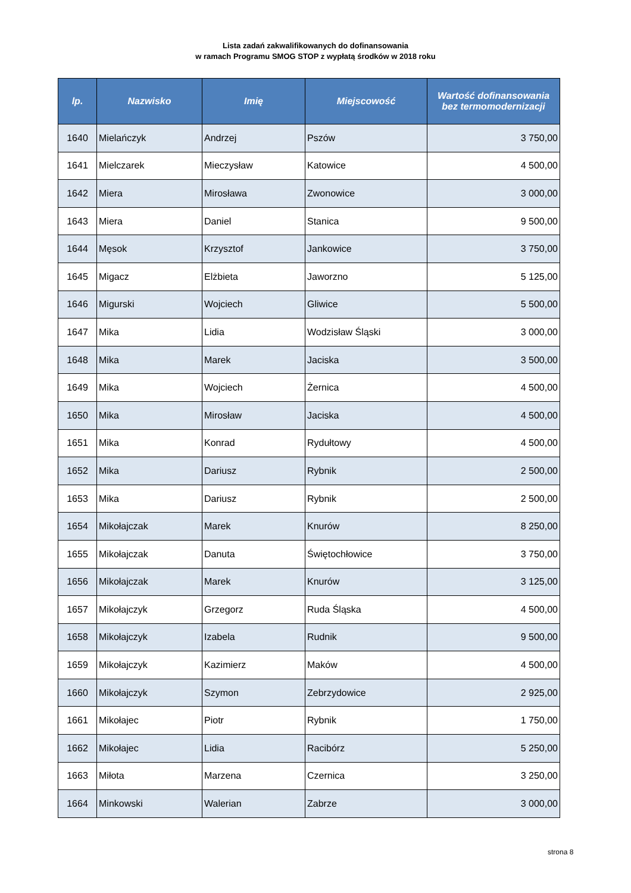Lista zadań zakwalifikowanych do dofinansowania
w ramach Programu SMOG STOP z wypłatą środków w 2018 roku
| lp. | Nazwisko | Imię | Miejscowość | Wartość dofinansowania bez termomodernizacji |
| --- | --- | --- | --- | --- |
| 1640 | Mielańczyk | Andrzej | Pszów | 3 750,00 |
| 1641 | Mielczarek | Mieczysław | Katowice | 4 500,00 |
| 1642 | Miera | Mirosława | Zwonowice | 3 000,00 |
| 1643 | Miera | Daniel | Stanica | 9 500,00 |
| 1644 | Męsok | Krzysztof | Jankowice | 3 750,00 |
| 1645 | Migacz | Elżbieta | Jaworzno | 5 125,00 |
| 1646 | Migurski | Wojciech | Gliwice | 5 500,00 |
| 1647 | Mika | Lidia | Wodzisław Śląski | 3 000,00 |
| 1648 | Mika | Marek | Jaciska | 3 500,00 |
| 1649 | Mika | Wojciech | Żernica | 4 500,00 |
| 1650 | Mika | Mirosław | Jaciska | 4 500,00 |
| 1651 | Mika | Konrad | Rydułtowy | 4 500,00 |
| 1652 | Mika | Dariusz | Rybnik | 2 500,00 |
| 1653 | Mika | Dariusz | Rybnik | 2 500,00 |
| 1654 | Mikołajczak | Marek | Knurów | 8 250,00 |
| 1655 | Mikołajczak | Danuta | Świętochłowice | 3 750,00 |
| 1656 | Mikołajczak | Marek | Knurów | 3 125,00 |
| 1657 | Mikołajczyk | Grzegorz | Ruda Śląska | 4 500,00 |
| 1658 | Mikołajczyk | Izabela | Rudnik | 9 500,00 |
| 1659 | Mikołajczyk | Kazimierz | Maków | 4 500,00 |
| 1660 | Mikołajczyk | Szymon | Zebrzydowice | 2 925,00 |
| 1661 | Mikołajec | Piotr | Rybnik | 1 750,00 |
| 1662 | Mikołajec | Lidia | Racibórz | 5 250,00 |
| 1663 | Miłota | Marzena | Czernica | 3 250,00 |
| 1664 | Minkowski | Walerian | Zabrze | 3 000,00 |
strona 8